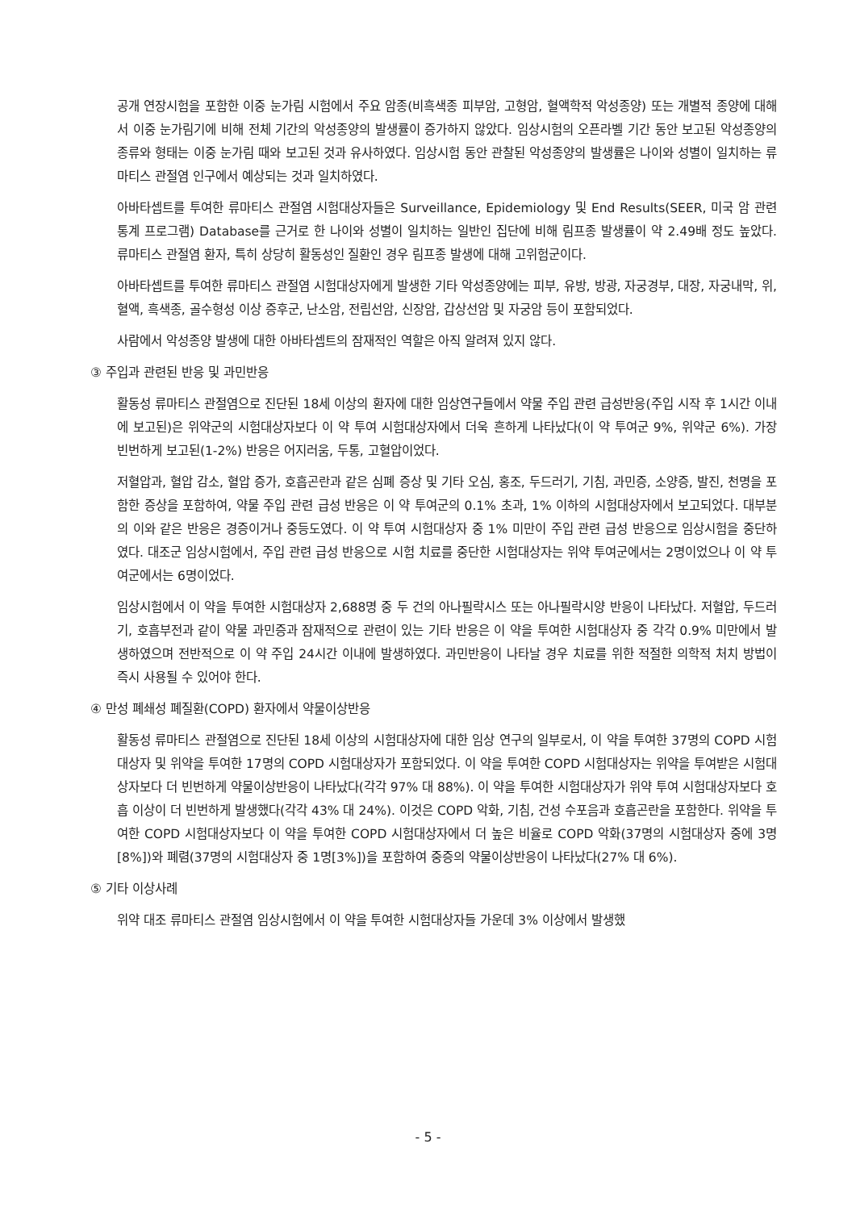공개 연장시험을 포함한 이중 눈가림 시험에서 주요 암종(비흑색종 피부암, 고형암, 혈액학적 악성종양) 또는 개별적 종양에 대해서 이중 눈가림기에 비해 전체 기간의 악성종양의 발생률이 증가하지 않았다. 임상시험의 오픈라벨 기간 동안 보고된 악성종양의 종류와 형태는 이중 눈가림 때와 보고된 것과 유사하였다. 임상시험 동안 관찰된 악성종양의 발생률은 나이와 성별이 일치하는 류마티스 관절염 인구에서 예상되는 것과 일치하였다.
아바타셉트를 투여한 류마티스 관절염 시험대상자들은 Surveillance, Epidemiology 및 End Results(SEER, 미국 암 관련 통계 프로그램) Database를 근거로 한 나이와 성별이 일치하는 일반인 집단에 비해 림프종 발생률이 약 2.49배 정도 높았다. 류마티스 관절염 환자, 특히 상당히 활동성인 질환인 경우 림프종 발생에 대해 고위험군이다.
아바타셉트를 투여한 류마티스 관절염 시험대상자에게 발생한 기타 악성종양에는 피부, 유방, 방광, 자궁경부, 대장, 자궁내막, 위, 혈액, 흑색종, 골수형성 이상 증후군, 난소암, 전립선암, 신장암, 갑상선암 및 자궁암 등이 포함되었다.
사람에서 악성종양 발생에 대한 아바타셉트의 잠재적인 역할은 아직 알려져 있지 않다.
③ 주입과 관련된 반응 및 과민반응
활동성 류마티스 관절염으로 진단된 18세 이상의 환자에 대한 임상연구들에서 약물 주입 관련 급성반응(주입 시작 후 1시간 이내에 보고된)은 위약군의 시험대상자보다 이 약 투여 시험대상자에서 더욱 흔하게 나타났다(이 약 투여군 9%, 위약군 6%). 가장 빈번하게 보고된(1-2%) 반응은 어지러움, 두통, 고혈압이었다.
저혈압과, 혈압 감소, 혈압 증가, 호흡곤란과 같은 심폐 증상 및 기타 오심, 홍조, 두드러기, 기침, 과민증, 소양증, 발진, 천명을 포함한 증상을 포함하여, 약물 주입 관련 급성 반응은 이 약 투여군의 0.1% 초과, 1% 이하의 시험대상자에서 보고되었다. 대부분의 이와 같은 반응은 경증이거나 중등도였다. 이 약 투여 시험대상자 중 1% 미만이 주입 관련 급성 반응으로 임상시험을 중단하였다. 대조군 임상시험에서, 주입 관련 급성 반응으로 시험 치료를 중단한 시험대상자는 위약 투여군에서는 2명이었으나 이 약 투여군에서는 6명이었다.
임상시험에서 이 약을 투여한 시험대상자 2,688명 중 두 건의 아나필락시스 또는 아나필락시양 반응이 나타났다. 저혈압, 두드러기, 호흡부전과 같이 약물 과민증과 잠재적으로 관련이 있는 기타 반응은 이 약을 투여한 시험대상자 중 각각 0.9% 미만에서 발생하였으며 전반적으로 이 약 주입 24시간 이내에 발생하였다. 과민반응이 나타날 경우 치료를 위한 적절한 의학적 처치 방법이 즉시 사용될 수 있어야 한다.
④ 만성 폐쇄성 폐질환(COPD) 환자에서 약물이상반응
활동성 류마티스 관절염으로 진단된 18세 이상의 시험대상자에 대한 임상 연구의 일부로서, 이 약을 투여한 37명의 COPD 시험대상자 및 위약을 투여한 17명의 COPD 시험대상자가 포함되었다. 이 약을 투여한 COPD 시험대상자는 위약을 투여받은 시험대상자보다 더 빈번하게 약물이상반응이 나타났다(각각 97% 대 88%). 이 약을 투여한 시험대상자가 위약 투여 시험대상자보다 호흡 이상이 더 빈번하게 발생했다(각각 43% 대 24%). 이것은 COPD 악화, 기침, 건성 수포음과 호흡곤란을 포함한다. 위약을 투여한 COPD 시험대상자보다 이 약을 투여한 COPD 시험대상자에서 더 높은 비율로 COPD 악화(37명의 시험대상자 중에 3명[8%])와 폐렴(37명의 시험대상자 중 1명[3%])을 포함하여 중증의 약물이상반응이 나타났다(27% 대 6%).
⑤ 기타 이상사례
위약 대조 류마티스 관절염 임상시험에서 이 약을 투여한 시험대상자들 가운데 3% 이상에서 발생했
- 5 -